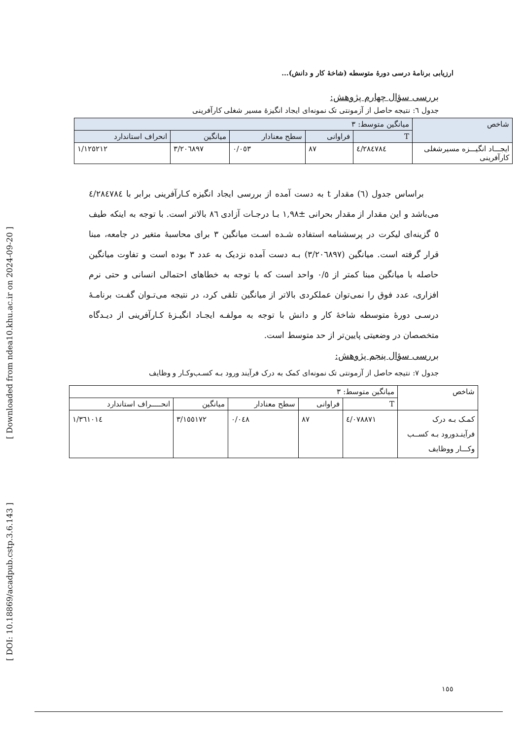[ Downloaded from ndea10.khu.ac.ir on 2024-09-20 ]
[ DOI: 10.18869/acadpub.cstp.3.6.143 ]
ارزیابی برنامهٔ درسی دورهٔ متوسطه (شاخهٔ کار و دانش)...
بررسی سؤال چهارم پژوهش:
جدول ٦: نتیجه حاصل از آزمونتی تک نمونه‌ای ایجاد انگیزهٔ مسیر شغلی کارآفرینی
| شاخص | میانگین متوسط: ٣ | | | | |
| | T | فراوانی | سطح معنادار | میانگین | انحراف استاندارد |
| ایجـــاد انگیـــزه مسیرشغلی کارآفرینی | ٤/٢٨٤٧٨٤ | ٨٧ | ٠/٠٥٣ | ٣/٢٠٦٨٩٧ | ١/١٢٥٢١٢ |
براساس جدول (٦) مقدار t به دست آمده از بررسی ایجاد انگیزه کـارآفرینی برابر با ٤/٢٨٤٧٨٤ می‌باشد و این مقدار از مقدار بحرانی ±١,٩٨ بـا درجـات آزادی ٨٦ بالاتر است. با توجه به اینکه طیف ٥ گزینه‌ای لیکرت در پرسشنامه استفاده شـده اسـت میانگین ٣ برای محاسبهٔ متغیر در جامعه، مبنا قرار گرفته است. میانگین (٣/٢٠٦٨٩٧) بـه دست آمده نزدیک به عدد ٣ بوده است و تفاوت میانگین حاصله با میانگین مبنا کمتر از ٠/٥ واحد است که با توجه به خطاهای احتمالی انسانی و حتی نرم افزاری، عدد فوق را نمی‌توان عملکردی بالاتر از میانگین تلقی کرد، در نتیجه می‌تـوان گفـت برنامـهٔ درسـی دورهٔ متوسطه شاخهٔ کار و دانش با توجه به مولفـه ایجـاد انگیـزهٔ کـارآفرینی از دیـدگاه متخصصان در وضعیتی پایین‌تر از حد متوسط است.
بررسی سؤال پنجم پژوهش:
جدول ٧: نتیجه حاصل از آزمونتی تک نمونه‌ای کمک به درک فرآیند ورود بـه کسـب‌وکـار و وظایف
| شاخص | میانگین متوسط: ٣ | | | | |
| | T | فراوانی | سطح معنادار | میانگین | انحـــــراف استاندارد |
| کمـک بـه درک فرآینـدورود بـه کســب وکـــار ووظایف | ٤/٠٧٨٨٧١ | ٨٧ | ٠/٠٤٨ | ٣/١٥٥١٧٢ | ١/٣٦١٠١٤ |
١٥٥